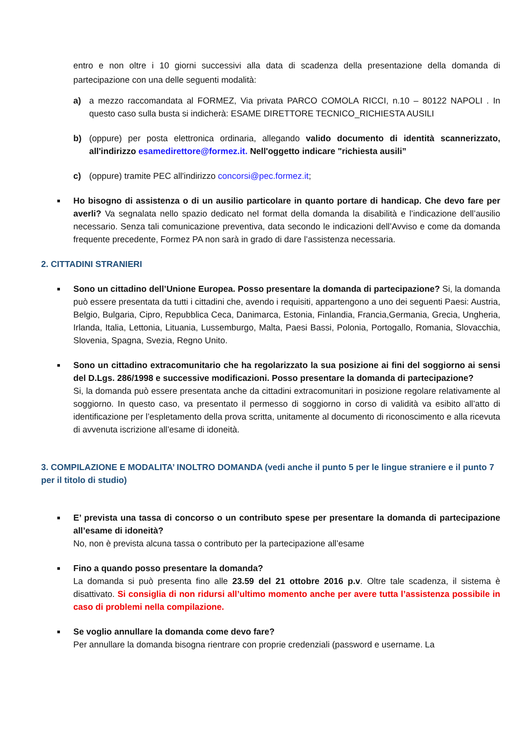entro e non oltre i 10 giorni successivi alla data di scadenza della presentazione della domanda di partecipazione con una delle seguenti modalità:
a) a mezzo raccomandata al FORMEZ, Via privata PARCO COMOLA RICCI, n.10 – 80122 NAPOLI . In questo caso sulla busta si indicherà: ESAME DIRETTORE TECNICO_RICHIESTA AUSILI
b) (oppure) per posta elettronica ordinaria, allegando valido documento di identità scannerizzato, all'indirizzo esamedirettore@formez.it. Nell'oggetto indicare "richiesta ausili”
c) (oppure) tramite PEC all'indirizzo concorsi@pec.formez.it;
■
Ho bisogno di assistenza o di un ausilio particolare in quanto portare di handicap. Che devo fare per averli? Va segnalata nello spazio dedicato nel format della domanda la disabilità e l’indicazione dell’ausilio necessario. Senza tali comunicazione preventiva, data secondo le indicazioni dell’Avviso e come da domanda frequente precedente, Formez PA non sarà in grado di dare l’assistenza necessaria.
2. CITTADINI STRANIERI
■
Sono un cittadino dell’Unione Europea. Posso presentare la domanda di partecipazione? Si, la domanda può essere presentata da tutti i cittadini che, avendo i requisiti, appartengono a uno dei seguenti Paesi: Austria, Belgio, Bulgaria, Cipro, Repubblica Ceca, Danimarca, Estonia, Finlandia, Francia,Germania, Grecia, Ungheria, Irlanda, Italia, Lettonia, Lituania, Lussemburgo, Malta, Paesi Bassi, Polonia, Portogallo, Romania, Slovacchia, Slovenia, Spagna, Svezia, Regno Unito.
■
Sono un cittadino extracomunitario che ha regolarizzato la sua posizione ai fini del soggiorno ai sensi del D.Lgs. 286/1998 e successive modificazioni. Posso presentare la domanda di partecipazione?
Si, la domanda può essere presentata anche da cittadini extracomunitari in posizione regolare relativamente al soggiorno. In questo caso, va presentato il permesso di soggiorno in corso di validità va esibito all’atto di identificazione per l’espletamento della prova scritta, unitamente al documento di riconoscimento e alla ricevuta di avvenuta iscrizione all’esame di idoneità.
3. COMPILAZIONE E MODALITA’ INOLTRO DOMANDA (vedi anche il punto 5 per le lingue straniere e il punto 7 per il titolo di studio)
■
E’ prevista una tassa di concorso o un contributo spese per presentare la domanda di partecipazione all’esame di idoneità?
No, non è prevista alcuna tassa o contributo per la partecipazione all’esame
■
Fino a quando posso presentare la domanda?
La domanda si può presenta fino alle 23.59 del 21 ottobre 2016 p.v. Oltre tale scadenza, il sistema è disattivato. Si consiglia di non ridursi all’ultimo momento anche per avere tutta l’assistenza possibile in caso di problemi nella compilazione.
■
Se voglio annullare la domanda come devo fare?
Per annullare la domanda bisogna rientrare con proprie credenziali (password e username. La